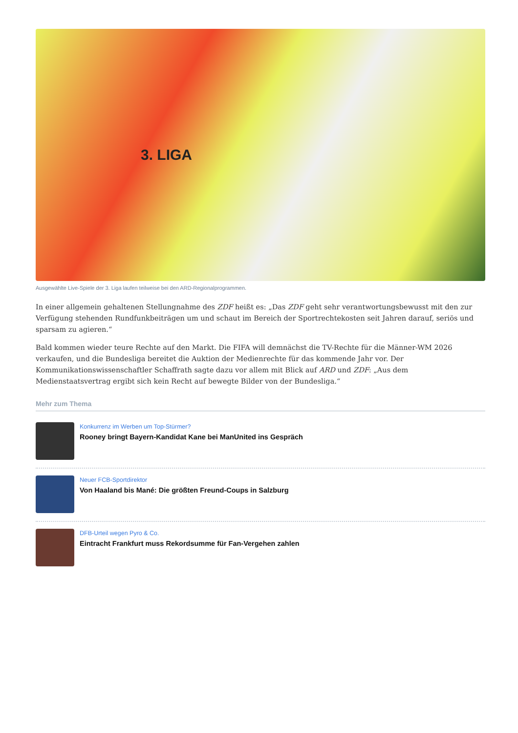3. LIGA
Ausgewählte Live-Spiele der 3. Liga laufen teilweise bei den ARD-Regionalprogrammen.
In einer allgemein gehaltenen Stellungnahme des ZDF heißt es: „Das ZDF geht sehr verantwortungsbewusst mit den zur Verfügung stehenden Rundfunkbeiträgen um und schaut im Bereich der Sportrechtekosten seit Jahren darauf, seriös und sparsam zu agieren.“
Bald kommen wieder teure Rechte auf den Markt. Die FIFA will demnächst die TV-Rechte für die Männer-WM 2026 verkaufen, und die Bundesliga bereitet die Auktion der Medienrechte für das kommende Jahr vor. Der Kommunikationswissenschaftler Schaffrath sagte dazu vor allem mit Blick auf ARD und ZDF: „Aus dem Medienstaatsvertrag ergibt sich kein Recht auf bewegte Bilder von der Bundesliga.“
Mehr zum Thema
Konkurrenz im Werben um Top-Stürmer?
Rooney bringt Bayern-Kandidat Kane bei ManUnited ins Gespräch
Neuer FCB-Sportdirektor
Von Haaland bis Mané: Die größten Freund-Coups in Salzburg
DFB-Urteil wegen Pyro & Co.
Eintracht Frankfurt muss Rekordsumme für Fan-Vergehen zahlen